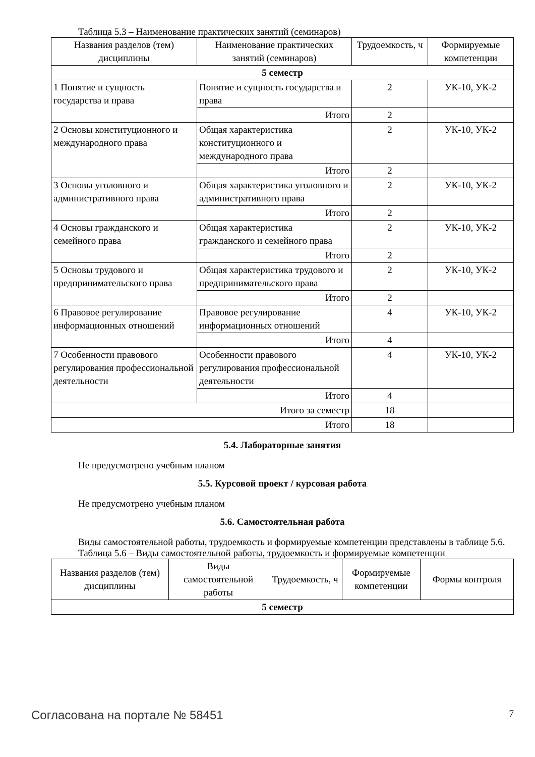Таблица 5.3 – Наименование практических занятий (семинаров)
| Названия разделов (тем) дисциплины | Наименование практических занятий (семинаров) | Трудоемкость, ч | Формируемые компетенции |
| --- | --- | --- | --- |
| 5 семестр | | | |
| 1 Понятие и сущность государства и права | Понятие и сущность государства и права | 2 | УК-10, УК-2 |
| | Итого | 2 | |
| 2 Основы конституционного и международного права | Общая характеристика конституционного и международного права | 2 | УК-10, УК-2 |
| | Итого | 2 | |
| 3 Основы уголовного и административного права | Общая характеристика уголовного и административного права | 2 | УК-10, УК-2 |
| | Итого | 2 | |
| 4 Основы гражданского и семейного права | Общая характеристика гражданского и семейного права | 2 | УК-10, УК-2 |
| | Итого | 2 | |
| 5 Основы трудового и предпринимательского права | Общая характеристика трудового и предпринимательского права | 2 | УК-10, УК-2 |
| | Итого | 2 | |
| 6 Правовое регулирование информационных отношений | Правовое регулирование информационных отношений | 4 | УК-10, УК-2 |
| | Итого | 4 | |
| 7 Особенности правового регулирования профессиональной деятельности | Особенности правового регулирования профессиональной деятельности | 4 | УК-10, УК-2 |
| | Итого | 4 | |
| Итого за семестр | | 18 | |
| Итого | | 18 | |
5.4. Лабораторные занятия
Не предусмотрено учебным планом
5.5. Курсовой проект / курсовая работа
Не предусмотрено учебным планом
5.6. Самостоятельная работа
Виды самостоятельной работы, трудоемкость и формируемые компетенции представлены в таблице 5.6.
Таблица 5.6 – Виды самостоятельной работы, трудоемкость и формируемые компетенции
| Названия разделов (тем) дисциплины | Виды самостоятельной работы | Трудоемкость, ч | Формируемые компетенции | Формы контроля |
| --- | --- | --- | --- | --- |
| 5 семестр | | | | |
Согласована на портале № 58451 7